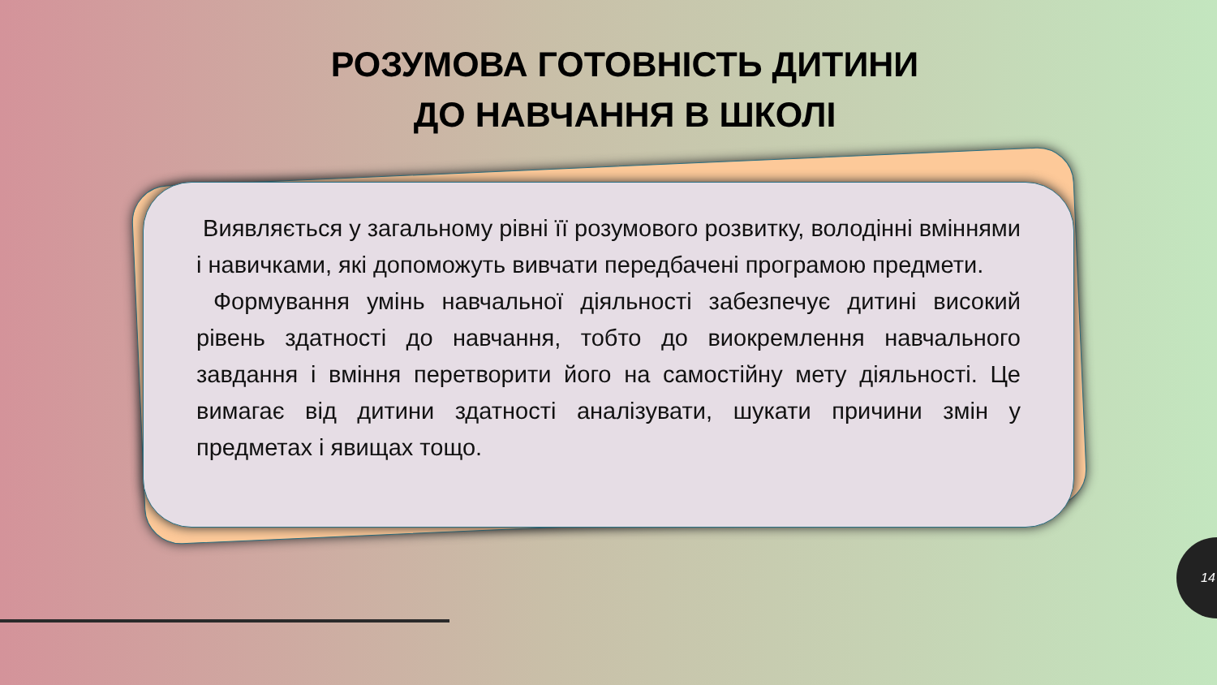РОЗУМОВА ГОТОВНІСТЬ ДИТИНИ
ДО НАВЧАННЯ В ШКОЛІ
Виявляється у загальному рівні її розумового розвитку, володінні вміннями і навичками, які допоможуть вивчати передбачені програмою предмети.
Формування умінь навчальної діяльності забезпечує дитині високий рівень здатності до навчання, тобто до виокремлення навчального завдання і вміння перетворити його на самостійну мету діяльності. Це вимагає від дитини здатності аналізувати, шукати причини змін у предметах і явищах тощо.
14